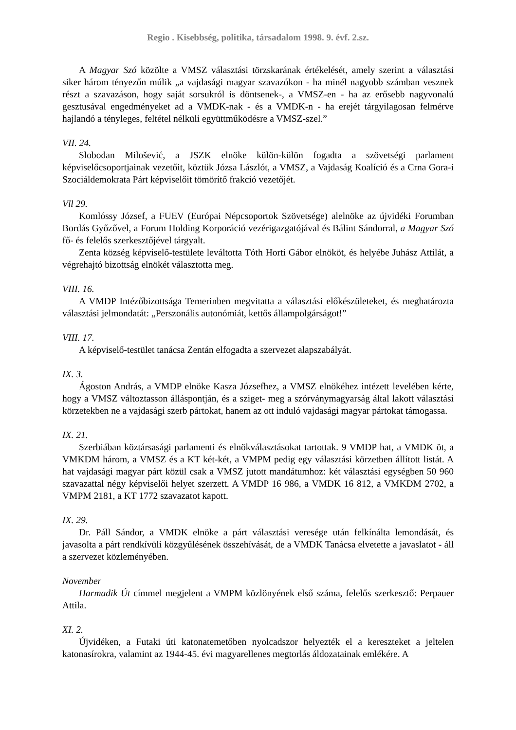Regio . Kisebbség, politika, társadalom 1998. 9. évf. 2.sz.
A Magyar Szó közölte a VMSZ választási törzskarának értékelését, amely szerint a választási siker három tényezőn múlik „a vajdasági magyar szavazókon - ha minél nagyobb számban vesznek részt a szavazáson, hogy saját sorsukról is döntsenek-, a VMSZ-en - ha az erősebb nagyvonalú gesztusával engedményeket ad a VMDK-nak - és a VMDK-n - ha erejét tárgyilagosan felmérve hajlandó a tényleges, feltétel nélküli együttműködésre a VMSZ-szel.”
VII. 24.
Slobodan Milošević, a JSZK elnöke külön-külön fogadta a szövetségi parlament képviselőcsoportjainak vezetőit, köztük Józsa Lászlót, a VMSZ, a Vajdaság Koalíció és a Crna Gora-i Szociáldemokrata Párt képviselőit tömörítő frakció vezetőjét.
Vll 29.
Komlóssy József, a FUEV (Európai Népcsoportok Szövetsége) alelnöke az újvidéki Forumban Bordás Győzővel, a Forum Holding Korporáció vezérigazgatójával és Bálint Sándorral, a Magyar Szó fő- és felelős szerkesztőjével tárgyalt.
Zenta község képviselő-testülete leváltotta Tóth Horti Gábor elnököt, és helyébe Juhász Attilát, a végrehajtó bizottság elnökét választotta meg.
VIII. 16.
A VMDP Intézőbizottsága Temerinben megvitatta a választási előkészületeket, és meghatározta választási jelmondatát: „Perszonális autonómiát, kettős állampolgárságot!”
VIII. 17.
A képviselő-testület tanácsa Zentán elfogadta a szervezet alapszabályát.
IX. 3.
Ágoston András, a VMDP elnöke Kasza Józsefhez, a VMSZ elnökéhez intézett levelében kérte, hogy a VMSZ változtasson álláspontján, és a sziget- meg a szórványmagyarság által lakott választási körzetekben ne a vajdasági szerb pártokat, hanem az ott induló vajdasági magyar pártokat támogassa.
IX. 21.
Szerbiában köztársasági parlamenti és elnökválasztásokat tartottak. 9 VMDP hat, a VMDK öt, a VMKDM három, a VMSZ és a KT két-két, a VMPM pedig egy választási körzetben állított listát. A hat vajdasági magyar párt közül csak a VMSZ jutott mandátumhoz: két választási egységben 50 960 szavazattal négy képviselői helyet szerzett. A VMDP 16 986, a VMDK 16 812, a VMKDM 2702, a VMPM 2181, a KT 1772 szavazatot kapott.
IX. 29.
Dr. Páll Sándor, a VMDK elnöke a párt választási veresége után felkínálta lemondását, és javasolta a párt rendkívüli közgyűlésének összehívását, de a VMDK Tanácsa elvetette a javaslatot - áll a szervezet közleményében.
November
Harmadik Út címmel megjelent a VMPM közlönyének első száma, felelős szerkesztő: Perpauer Attila.
XI. 2.
Újvidéken, a Futaki úti katonatemetőben nyolcadszor helyezték el a kereszteket a jeltelen katonasírokra, valamint az 1944-45. évi magyarellenes megtorlás áldozatainak emlékére. A